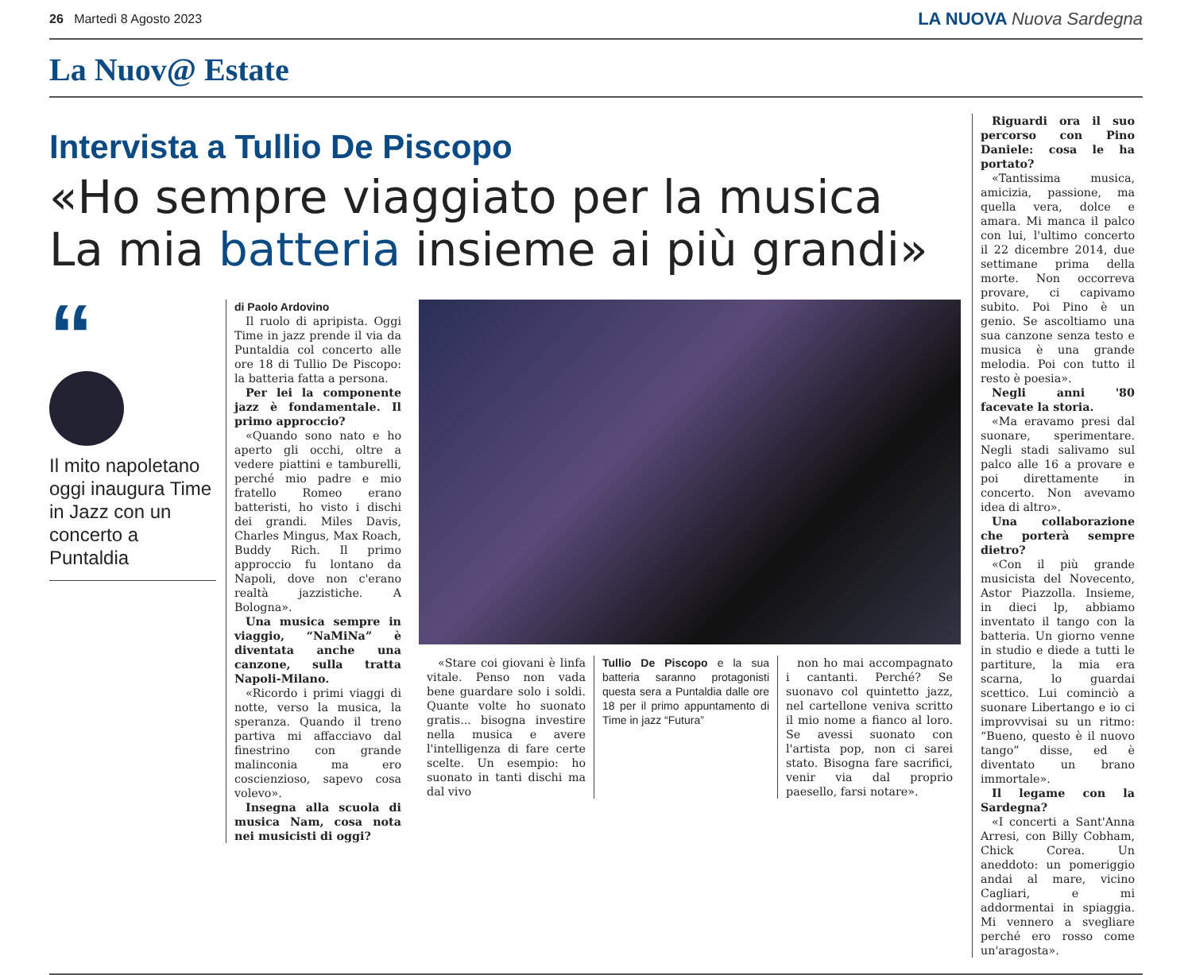26 Martedì 8 Agosto 2023 LA NUOVA Nuova Sardegna
La Nuov@ Estate
Intervista a Tullio De Piscopo
«Ho sempre viaggiato per la musica
La mia batteria insieme ai più grandi»
“
Il mito napoletano oggi inaugura Time in Jazz con un concerto a Puntaldia
di Paolo Ardovino
Il ruolo di apripista. Oggi Time in jazz prende il via da Puntaldia col concerto alle ore 18 di Tullio De Piscopo: la batteria fatta a persona.
Per lei la componente jazz è fondamentale. Il primo approccio?
«Quando sono nato e ho aperto gli occhi, oltre a vedere piattini e tamburelli, perché mio padre e mio fratello Romeo erano batteristi, ho visto i dischi dei grandi. Miles Davis, Charles Mingus, Max Roach, Buddy Rich. Il primo approccio fu lontano da Napoli, dove non c'erano realtà jazzistiche. A Bologna».
Una musica sempre in viaggio, “NaMiNa” è diventata anche una canzone, sulla tratta Napoli-Milano.
«Ricordo i primi viaggi di notte, verso la musica, la speranza. Quando il treno partiva mi affacciavo dal finestrino con grande malinconia ma ero coscienzioso, sapevo cosa volevo».
Insegna alla scuola di musica Nam, cosa nota nei musicisti di oggi?
«Stare coi giovani è linfa vitale. Penso non vada bene guardare solo i soldi. Quante volte ho suonato gratis... bisogna investire nella musica e avere l'intelligenza di fare certe scelte. Un esempio: ho suonato in tanti dischi ma dal vivo
Tullio De Piscopo e la sua batteria saranno protagonisti questa sera a Puntaldia dalle ore 18 per il primo appuntamento di Time in jazz “Futura”
non ho mai accompagnato i cantanti. Perché? Se suonavo col quintetto jazz, nel cartellone veniva scritto il mio nome a fianco al loro. Se avessi suonato con l'artista pop, non ci sarei stato. Bisogna fare sacrifici, venir via dal proprio paesello, farsi notare».
Riguardi ora il suo percorso con Pino Daniele: cosa le ha portato?
«Tantissima musica, amicizia, passione, ma quella vera, dolce e amara. Mi manca il palco con lui, l'ultimo concerto il 22 dicembre 2014, due settimane prima della morte. Non occorreva provare, ci capivamo subito. Poi Pino è un genio. Se ascoltiamo una sua canzone senza testo e musica è una grande melodia. Poi con tutto il resto è poesia».
Negli anni '80 facevate la storia.
«Ma eravamo presi dal suonare, sperimentare. Negli stadi salivamo sul palco alle 16 a provare e poi direttamente in concerto. Non avevamo idea di altro».
Una collaborazione che porterà sempre dietro?
«Con il più grande musicista del Novecento, Astor Piazzolla. Insieme, in dieci lp, abbiamo inventato il tango con la batteria. Un giorno venne in studio e diede a tutti le partiture, la mia era scarna, lo guardai scettico. Lui cominciò a suonare Libertango e io ci improvvisai su un ritmo: “Bueno, questo è il nuovo tango” disse, ed è diventato un brano immortale».
Il legame con la Sardegna?
«I concerti a Sant'Anna Arresi, con Billy Cobham, Chick Corea. Un aneddoto: un pomeriggio andai al mare, vicino Cagliari, e mi addormentai in spiaggia. Mi vennero a svegliare perché ero rosso come un'aragosta».